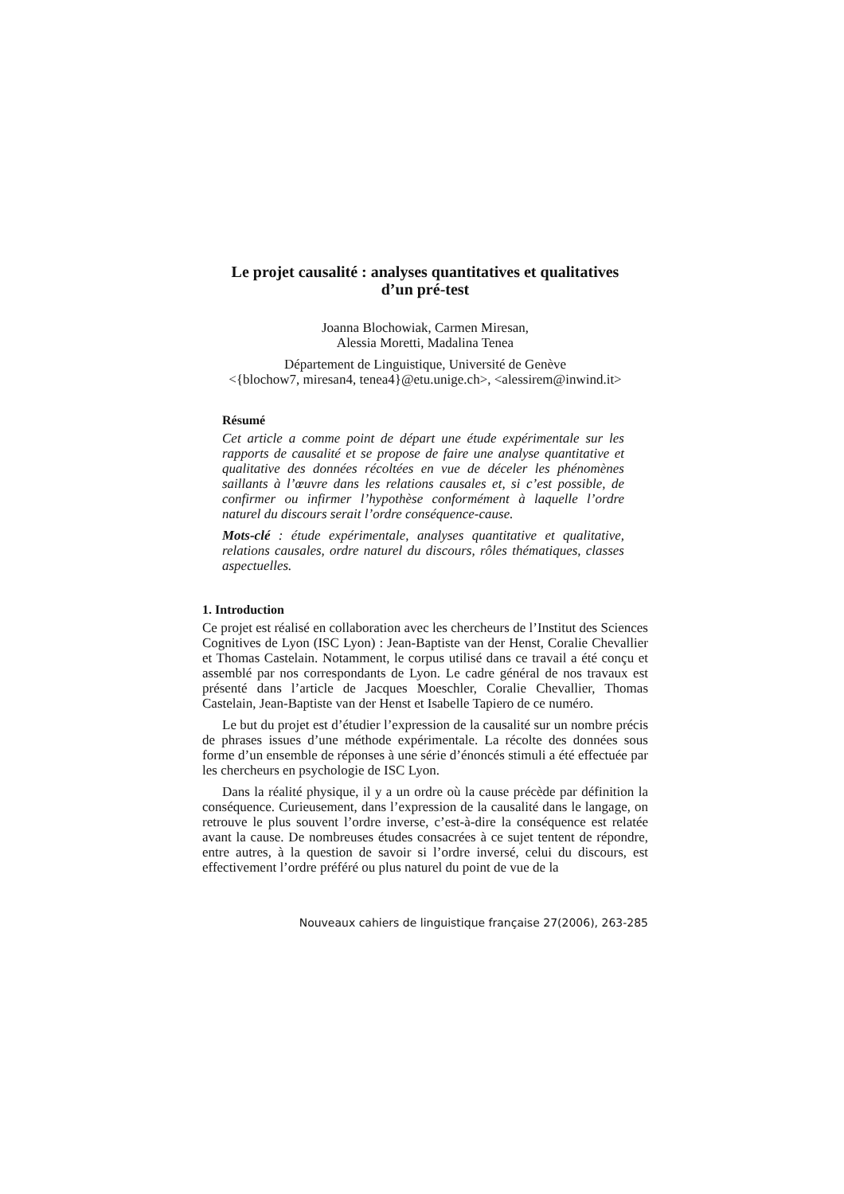Le projet causalité : analyses quantitatives et qualitatives
d’un pré-test
Joanna Blochowiak, Carmen Miresan,
Alessia Moretti, Madalina Tenea
Département de Linguistique, Université de Genève
<{blochow7, miresan4, tenea4}@etu.unige.ch>, <alessirem@inwind.it>
Résumé
Cet article a comme point de départ une étude expérimentale sur les rapports de causalité et se propose de faire une analyse quantitative et qualitative des données récoltées en vue de déceler les phénomènes saillants à l’œuvre dans les relations causales et, si c’est possible, de confirmer ou infirmer l’hypothèse conformément à laquelle l’ordre naturel du discours serait l’ordre conséquence-cause.
Mots-clé : étude expérimentale, analyses quantitative et qualitative, relations causales, ordre naturel du discours, rôles thématiques, classes aspectuelles.
1. Introduction
Ce projet est réalisé en collaboration avec les chercheurs de l’Institut des Sciences Cognitives de Lyon (ISC Lyon) : Jean-Baptiste van der Henst, Coralie Chevallier et Thomas Castelain. Notamment, le corpus utilisé dans ce travail a été conçu et assemblé par nos correspondants de Lyon. Le cadre général de nos travaux est présenté dans l’article de Jacques Moeschler, Coralie Chevallier, Thomas Castelain, Jean-Baptiste van der Henst et Isabelle Tapiero de ce numéro.
Le but du projet est d’étudier l’expression de la causalité sur un nombre précis de phrases issues d’une méthode expérimentale. La récolte des données sous forme d’un ensemble de réponses à une série d’énoncés stimuli a été effectuée par les chercheurs en psychologie de ISC Lyon.
Dans la réalité physique, il y a un ordre où la cause précède par définition la conséquence. Curieusement, dans l’expression de la causalité dans le langage, on retrouve le plus souvent l’ordre inverse, c’est-à-dire la conséquence est relatée avant la cause. De nombreuses études consacrées à ce sujet tentent de répondre, entre autres, à la question de savoir si l’ordre inversé, celui du discours, est effectivement l’ordre préféré ou plus naturel du point de vue de la
Nouveaux cahiers de linguistique française 27(2006), 263-285